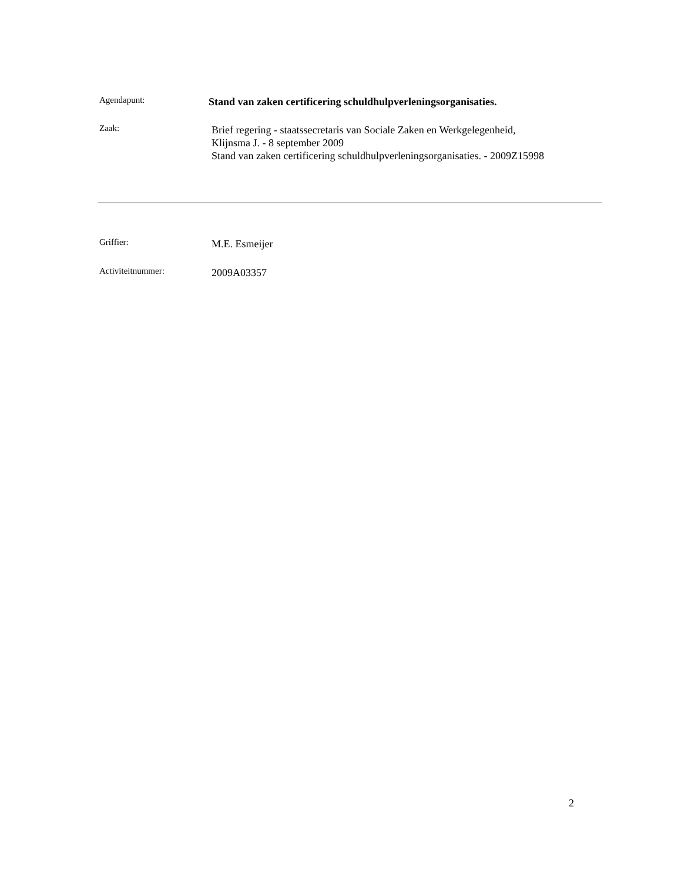Agendapunt:
Stand van zaken certificering schuldhulpverleningsorganisaties.
Zaak:
Brief regering - staatssecretaris van Sociale Zaken en Werkgelegenheid,
Klijnsma J. - 8 september 2009
Stand van zaken certificering schuldhulpverleningsorganisaties. - 2009Z15998
Griffier:
M.E. Esmeijer
Activiteitnummer:
2009A03357
2